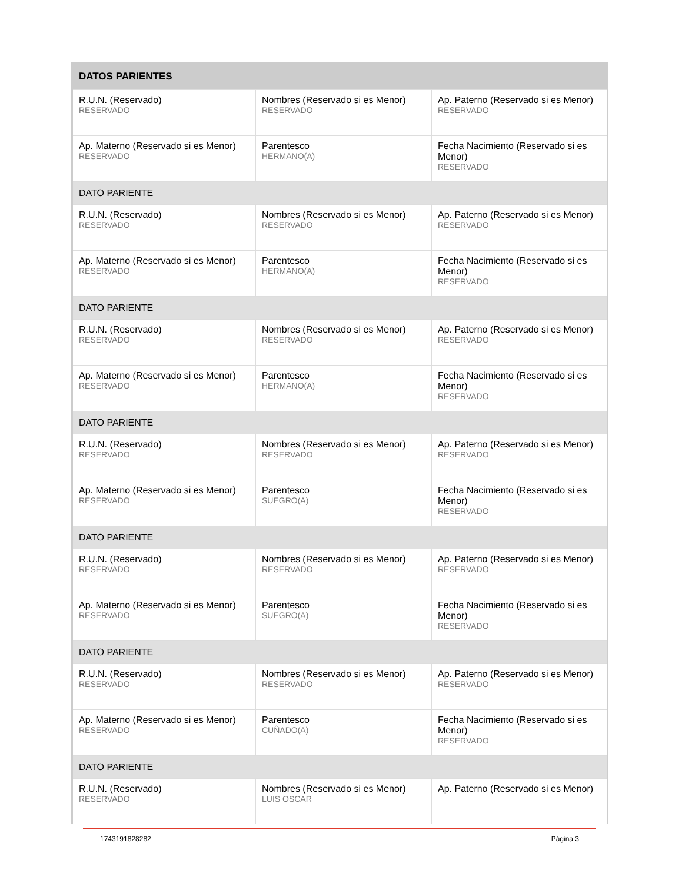| DATOS PARIENTES | | |
| --- | --- | --- |
| R.U.N. (Reservado) RESERVADO | Nombres (Reservado si es Menor) RESERVADO | Ap. Paterno (Reservado si es Menor) RESERVADO |
| Ap. Materno (Reservado si es Menor) RESERVADO | Parentesco HERMANO(A) | Fecha Nacimiento (Reservado si es Menor) RESERVADO |
| DATO PARIENTE | | |
| R.U.N. (Reservado) RESERVADO | Nombres (Reservado si es Menor) RESERVADO | Ap. Paterno (Reservado si es Menor) RESERVADO |
| Ap. Materno (Reservado si es Menor) RESERVADO | Parentesco HERMANO(A) | Fecha Nacimiento (Reservado si es Menor) RESERVADO |
| DATO PARIENTE | | |
| R.U.N. (Reservado) RESERVADO | Nombres (Reservado si es Menor) RESERVADO | Ap. Paterno (Reservado si es Menor) RESERVADO |
| Ap. Materno (Reservado si es Menor) RESERVADO | Parentesco HERMANO(A) | Fecha Nacimiento (Reservado si es Menor) RESERVADO |
| DATO PARIENTE | | |
| R.U.N. (Reservado) RESERVADO | Nombres (Reservado si es Menor) RESERVADO | Ap. Paterno (Reservado si es Menor) RESERVADO |
| Ap. Materno (Reservado si es Menor) RESERVADO | Parentesco SUEGRO(A) | Fecha Nacimiento (Reservado si es Menor) RESERVADO |
| DATO PARIENTE | | |
| R.U.N. (Reservado) RESERVADO | Nombres (Reservado si es Menor) RESERVADO | Ap. Paterno (Reservado si es Menor) RESERVADO |
| Ap. Materno (Reservado si es Menor) RESERVADO | Parentesco SUEGRO(A) | Fecha Nacimiento (Reservado si es Menor) RESERVADO |
| DATO PARIENTE | | |
| R.U.N. (Reservado) RESERVADO | Nombres (Reservado si es Menor) RESERVADO | Ap. Paterno (Reservado si es Menor) RESERVADO |
| Ap. Materno (Reservado si es Menor) RESERVADO | Parentesco CUÑADO(A) | Fecha Nacimiento (Reservado si es Menor) RESERVADO |
| DATO PARIENTE | | |
| R.U.N. (Reservado) RESERVADO | Nombres (Reservado si es Menor) LUIS OSCAR | Ap. Paterno (Reservado si es Menor) |
1743191828282 Página 3